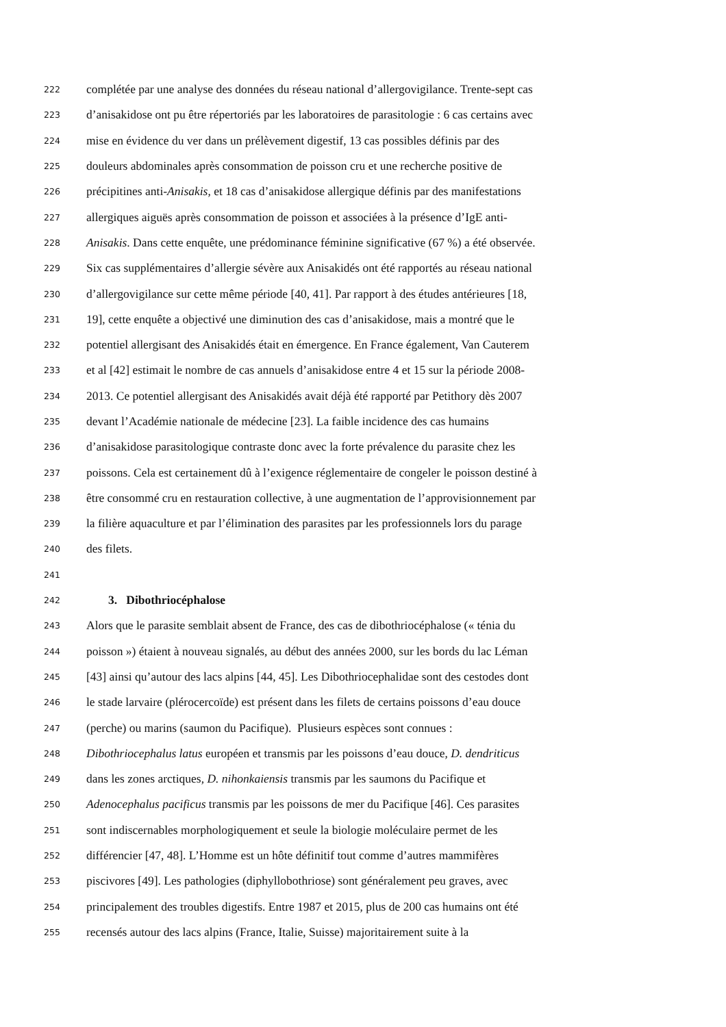222 complétée par une analyse des données du réseau national d’allergovigilance. Trente-sept cas
223 d’anisakidose ont pu être répertoriés par les laboratoires de parasitologie : 6 cas certains avec
224 mise en évidence du ver dans un prélèvement digestif, 13 cas possibles définis par des
225 douleurs abdominales après consommation de poisson cru et une recherche positive de
226 précipitines anti-Anisakis, et 18 cas d’anisakidose allergique définis par des manifestations
227 allergiques aiguës après consommation de poisson et associées à la présence d’IgE anti-
228 Anisakis. Dans cette enquête, une prédominance féminine significative (67 %) a été observée.
229 Six cas supplémentaires d’allergie sévère aux Anisakidés ont été rapportés au réseau national
230 d’allergovigilance sur cette même période [40, 41]. Par rapport à des études antérieures [18,
231 19], cette enquête a objectivé une diminution des cas d’anisakidose, mais a montré que le
232 potentiel allergisant des Anisakidés était en émergence. En France également, Van Cauterem
233 et al [42] estimait le nombre de cas annuels d’anisakidose entre 4 et 15 sur la période 2008-
234 2013. Ce potentiel allergisant des Anisakidés avait déjà été rapporté par Petithory dès 2007
235 devant l’Académie nationale de médecine [23]. La faible incidence des cas humains
236 d’anisakidose parasitologique contraste donc avec la forte prévalence du parasite chez les
237 poissons. Cela est certainement dû à l’exigence réglementaire de congeler le poisson destiné à
238 être consommé cru en restauration collective, à une augmentation de l’approvisionnement par
239 la filière aquaculture et par l’élimination des parasites par les professionnels lors du parage
240 des filets.
241
242 3. Dibothriocéphalose
243 Alors que le parasite semblait absent de France, des cas de dibothriocéphalose (« ténia du
244 poisson ») étaient à nouveau signalés, au début des années 2000, sur les bords du lac Léman
245 [43] ainsi qu’autour des lacs alpins [44, 45]. Les Dibothriocephalidae sont des cestodes dont
246 le stade larvaire (plérocercoïde) est présent dans les filets de certains poissons d’eau douce
247 (perche) ou marins (saumon du Pacifique). Plusieurs espèces sont connues :
248 Dibothriocephalus latus européen et transmis par les poissons d’eau douce, D. dendriticus
249 dans les zones arctiques, D. nihonkaiensis transmis par les saumons du Pacifique et
250 Adenocephalus pacificus transmis par les poissons de mer du Pacifique [46]. Ces parasites
251 sont indiscernables morphologiquement et seule la biologie moléculaire permet de les
252 différencier [47, 48]. L’Homme est un hôte définitif tout comme d’autres mammifères
253 piscivores [49]. Les pathologies (diphyllobothriose) sont généralement peu graves, avec
254 principalement des troubles digestifs. Entre 1987 et 2015, plus de 200 cas humains ont été
255 recensés autour des lacs alpins (France, Italie, Suisse) majoritairement suite à la